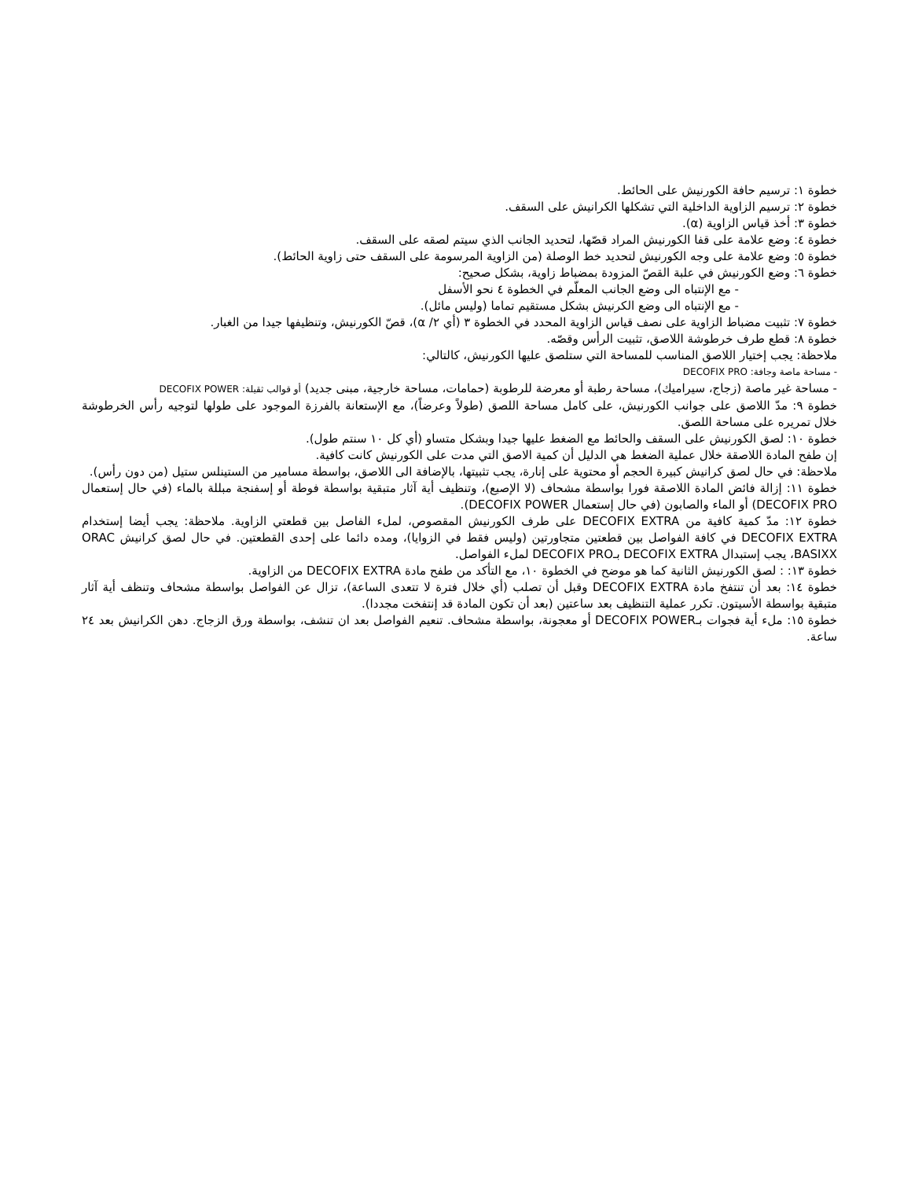خطوة ١: ترسيم حافة الكورنيش على الحائط.
خطوة ٢: ترسيم الزاوية الداخلية التي تشكلها الكرانيش على السقف.
خطوة ٣: أخذ قياس الزاوية (α).
خطوة ٤: وضع علامة على قفا الكورنيش المراد قصّها، لتحديد الجانب الذي سيتم لصقه على السقف.
خطوة ٥: وضع علامة على وجه الكورنيش لتحديد خط الوصلة (من الزاوية المرسومة على السقف حتى زاوية الحائط).
خطوة ٦: وضع الكورنيش في علبة القصّ المزودة بمضباط زاوية، بشكل صحيح:
- مع الإنتباه الى وضع الجانب المعلّم في الخطوة ٤ نحو الأسفل
- مع الإنتباه الى وضع الكرنيش بشكل مستقيم تماما (وليس مائل).
خطوة ٧: تثبيت مضباط الزاوية على نصف قياس الزاوية المحدد في الخطوة ٣ (أي ٢/ α)، قصّ الكورنيش، وتنظيفها جيدا من الغبار.
خطوة ٨: قطع طرف خرطوشة اللاصق، تثبيت الرأس وقصّه.
ملاحظة: يجب إختيار اللاصق المناسب للمساحة التي ستلصق عليها الكورنيش، كالتالي:
- مساحة ماصة وجافة: DECOFIX PRO
- مساحة غير ماصة (زجاج، سيراميك)، مساحة رطبة أو معرضة للرطوبة (حمامات، مساحة خارجية، مبنى جديد) أو قوالب ثقيلة: DECOFIX POWER
خطوة ٩: مدّ اللاصق على جوانب الكورنيش، على كامل مساحة اللصق (طولاً وعرضاً)، مع الإستعانة بالفرزة الموجود على طولها لتوجيه رأس الخرطوشة خلال تمريره على مساحة اللصق.
خطوة ١٠: لصق الكورنيش على السقف والحائط مع الضغط عليها جيدا وبشكل متساو (أي كل ١٠ سنتم طول).
إن طفح المادة اللاصقة خلال عملية الضغط هي الدليل أن كمية الاصق التي مدت على الكورنيش كانت كافية.
ملاحظة: في حال لصق كرانيش كبيرة الحجم أو محتوية على إنارة، يجب تثبيتها، بالإضافة الى اللاصق، بواسطة مسامير من الستينلس ستيل (من دون رأس).
خطوة ١١: إزالة فائض المادة اللاصقة فورا بواسطة مشحاف (لا الإصبع)، وتنظيف أية آثار متبقية بواسطة فوطة أو إسفنجة مبللة بالماء (في حال إستعمال DECOFIX PRO) أو الماء والصابون (في حال إستعمال DECOFIX POWER).
خطوة ١٢: مدّ كمية كافية من DECOFIX EXTRA على طرف الكورنيش المقصوص، لملء الفاصل بين قطعتي الزاوية. ملاحظة: يجب أيضا إستخدام DECOFIX EXTRA في كافة الفواصل بين قطعتين متجاورتين (وليس فقط في الزوايا)، ومده دائما على إحدى القطعتين. في حال لصق كرانيش ORAC BASIXX، يجب إستبدال DECOFIX EXTRA بـDECOFIX PRO لملء الفواصل.
خطوة ١٣: : لصق الكورنيش الثانية كما هو موضح في الخطوة ١٠، مع التأكد من طفح مادة DECOFIX EXTRA من الزاوية.
خطوة ١٤: بعد أن تنتفخ مادة DECOFIX EXTRA وقبل أن تصلب (أي خلال فترة لا تتعدى الساعة)، تزال عن الفواصل بواسطة مشحاف وتنظف أية آثار متبقية بواسطة الأسيتون. تكرر عملية التنظيف بعد ساعتين (بعد أن تكون المادة قد إنتفخت مجددا).
خطوة ١٥: ملء أية فجوات بـDECOFIX POWER أو معجونة، بواسطة مشحاف. تنعيم الفواصل بعد ان تنشف، بواسطة ورق الزجاج. دهن الكرانيش بعد ٢٤ ساعة.